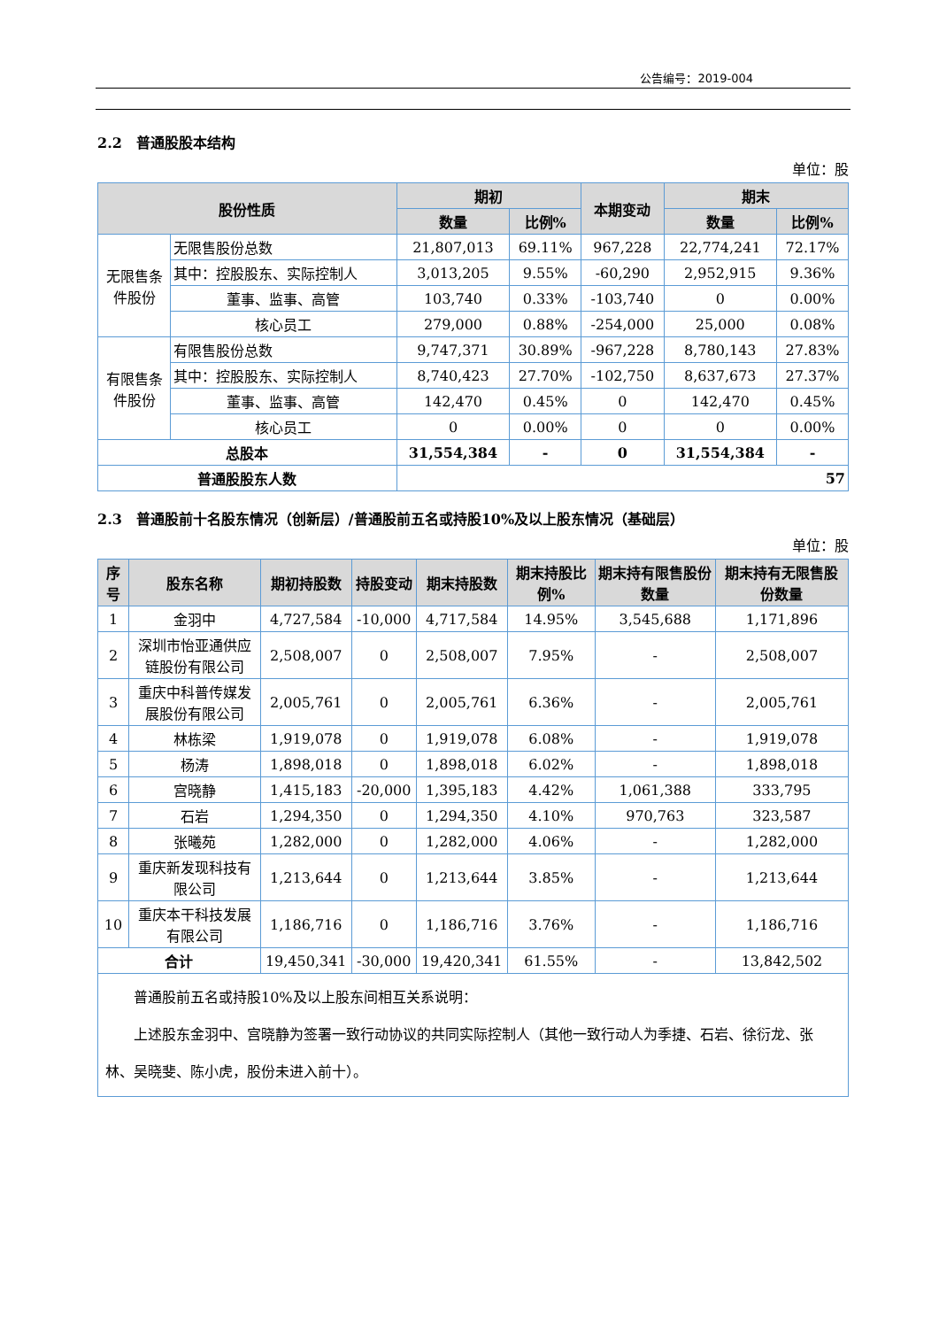公告编号：2019-004
2.2　普通股股本结构
单位：股
| 股份性质 | | 期初 | | 本期变动 | 期末 | |
| --- | --- | --- | --- | --- | --- | --- |
| | | 数量 | 比例% | | 数量 | 比例% |
| 无限售条件股份 | 无限售股份总数 | 21,807,013 | 69.11% | 967,228 | 22,774,241 | 72.17% |
| | 其中：控股股东、实际控制人 | 3,013,205 | 9.55% | -60,290 | 2,952,915 | 9.36% |
| | 董事、监事、高管 | 103,740 | 0.33% | -103,740 | 0 | 0.00% |
| | 核心员工 | 279,000 | 0.88% | -254,000 | 25,000 | 0.08% |
| 有限售条件股份 | 有限售股份总数 | 9,747,371 | 30.89% | -967,228 | 8,780,143 | 27.83% |
| | 其中：控股股东、实际控制人 | 8,740,423 | 27.70% | -102,750 | 8,637,673 | 27.37% |
| | 董事、监事、高管 | 142,470 | 0.45% | 0 | 142,470 | 0.45% |
| | 核心员工 | 0 | 0.00% | 0 | 0 | 0.00% |
| 总股本 | | 31,554,384 | - | 0 | 31,554,384 | - |
| 普通股股东人数 | | 57 | | | | |
2.3　普通股前十名股东情况（创新层）/普通股前五名或持股10%及以上股东情况（基础层）
单位：股
| 序号 | 股东名称 | 期初持股数 | 持股变动 | 期末持股数 | 期末持股比例% | 期末持有限售股份数量 | 期末持有无限售股份数量 |
| --- | --- | --- | --- | --- | --- | --- | --- |
| 1 | 金羽中 | 4,727,584 | -10,000 | 4,717,584 | 14.95% | 3,545,688 | 1,171,896 |
| 2 | 深圳市怡亚通供应链股份有限公司 | 2,508,007 | 0 | 2,508,007 | 7.95% | - | 2,508,007 |
| 3 | 重庆中科普传媒发展股份有限公司 | 2,005,761 | 0 | 2,005,761 | 6.36% | - | 2,005,761 |
| 4 | 林栋梁 | 1,919,078 | 0 | 1,919,078 | 6.08% | - | 1,919,078 |
| 5 | 杨涛 | 1,898,018 | 0 | 1,898,018 | 6.02% | - | 1,898,018 |
| 6 | 宫晓静 | 1,415,183 | -20,000 | 1,395,183 | 4.42% | 1,061,388 | 333,795 |
| 7 | 石岩 | 1,294,350 | 0 | 1,294,350 | 4.10% | 970,763 | 323,587 |
| 8 | 张曦苑 | 1,282,000 | 0 | 1,282,000 | 4.06% | - | 1,282,000 |
| 9 | 重庆新发现科技有限公司 | 1,213,644 | 0 | 1,213,644 | 3.85% | - | 1,213,644 |
| 10 | 重庆本干科技发展有限公司 | 1,186,716 | 0 | 1,186,716 | 3.76% | - | 1,186,716 |
| 合计 | | 19,450,341 | -30,000 | 19,420,341 | 61.55% | - | 13,842,502 |
| 普通股前五名或持股10%及以上股东间相互关系说明： 上述股东金羽中、宫晓静为签署一致行动协议的共同实际控制人（其他一致行动人为季捷、石岩、徐衍龙、张林、吴晓斐、陈小虎，股份未进入前十）。 | | | | | | | |